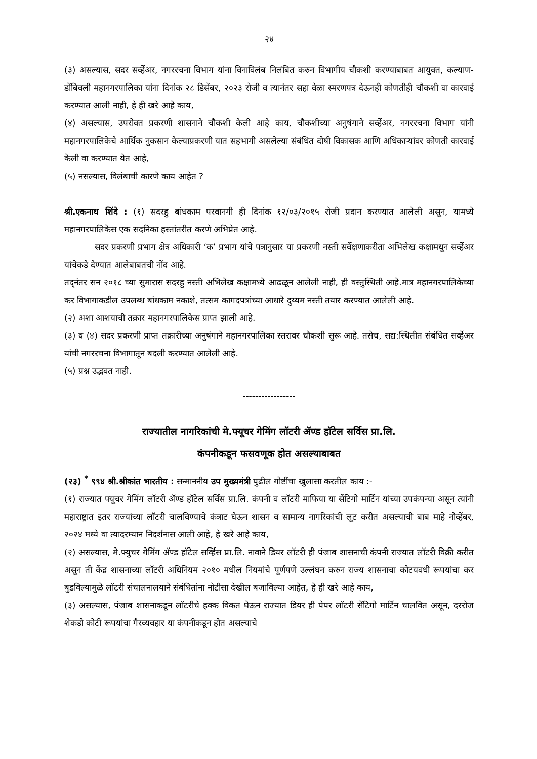२४
(३) असल्यास, सदर सर्व्हेअर, नगररचना विभाग यांना विनाविलंब निलंबित करुन विभागीय चौकशी करण्याबाबत आयुक्त, कल्याण-डोंबिवली महानगरपालिका यांना दिनांक २८ डिसेंबर, २०२३ रोजी व त्यानंतर सहा वेळा स्मरणपत्र देऊनही कोणतीही चौकशी वा कारवाई करण्यात आली नाही, हे ही खरे आहे काय,
(४) असल्यास, उपरोक्त प्रकरणी शासनाने चौकशी केली आहे काय, चौकशीच्या अनुषंगाने सर्व्हेअर, नगररचना विभाग यांनी महानगरपालिकेचे आर्थिक नुकसान केल्याप्रकरणी यात सहभागी असलेल्या संबंधित दोषी विकासक आणि अधिकाऱ्यांवर कोणती कारवाई केली वा करण्यात येत आहे,
(५) नसल्यास, विलंबाची कारणे काय आहेत ?
श्री.एकनाथ शिंदे : (१) सदरहु बांधकाम परवानगी ही दिनांक १२/०३/२०१५ रोजी प्रदान करण्यात आलेली असून, यामध्ये महानगरपालिकेस एक सदनिका हस्तांतरीत करणे अभिप्रेत आहे.
सदर प्रकरणी प्रभाग क्षेत्र अधिकारी ‘क’ प्रभाग यांचे पत्रानुसार या प्रकरणी नस्ती सर्वेक्षणाकरीता अभिलेख कक्षामधून सर्व्हेअर यांचेकडे देण्यात आलेबाबतची नोंद आहे.
तद्नंतर सन २०१८ च्या सुमारास सदरहु नस्ती अभिलेख कक्षामध्ये आढळून आलेली नाही, ही वस्तुस्थिती आहे.मात्र महानगरपालिकेच्या कर विभागाकडील उपलब्ध बांधकाम नकाशे, तत्सम कागदपत्रांच्या आधारे दुय्यम नस्ती तयार करण्यात आलेली आहे.
(२) अशा आशयाची तक्रार महानगरपालिकेस प्राप्त झाली आहे.
(३) व (४) सदर प्रकरणी प्राप्त तक्रारीच्या अनुषंगाने महानगरपालिका स्तरावर चौकशी सुरू आहे. तसेच, सद्य:स्थितीत संबंधित सर्व्हेअर यांची नगररचना विभागातून बदली करण्यात आलेली आहे.
(५) प्रश्न उद्भवत नाही.
-----------------
राज्यातील नागरिकांची मे.फ्यूचर गेमिंग लॉटरी ॲण्ड हॉटेल सर्विस प्रा.लि.
कंपनीकडून फसवणूक होत असल्याबाबत
(२३) <sup>*</sup> ९९४ श्री.श्रीकांत भारतीय : सन्माननीय उप मुख्यमंत्री पुढील गोष्टींचा खुलासा करतील काय :-
(१) राज्यात फ्यूचर गेमिंग लॉटरी ॲण्ड हॉटेल सर्विस प्रा.लि. कंपनी व लॉटरी माफिया या सेंटिगो मार्टिन यांच्या उपकंपन्या असून त्यांनी महाराष्ट्रात इतर राज्यांच्या लॉटरी चालविण्याचे कंत्राट घेऊन शासन व सामान्य नागरिकांची लूट करीत असल्याची बाब माहे नोव्हेंबर, २०२४ मध्ये वा त्यादरम्यान निदर्शनास आली आहे, हे खरे आहे काय,
(२) असल्यास, मे.फ्युचर गेमिंग ॲण्ड हॉटेल सर्व्हिस प्रा.लि. नावाने डियर लॉटरी ही पंजाब शासनाची कंपनी राज्यात लॉटरी विक्री करीत असून ती केंद्र शासनाच्या लॉटरी अधिनियम २०१० मधील नियमांचे पूर्णपणे उल्लंघन करुन राज्य शासनाचा कोटयवधी रूपयांचा कर बुडविल्यामुळे लॉटरी संचालनालयाने संबंधितांना नोटीसा देखील बजाविल्या आहेत, हे ही खरे आहे काय,
(३) असल्यास, पंजाब शासनाकडून लॉटरीचे हक्क विकत घेऊन राज्यात डियर ही पेपर लॉटरी सेंटिगो मार्टिन चालवित असून, दररोज शेकडो कोटी रूपयांचा गैरव्यवहार या कंपनीकडून होत असल्याचे